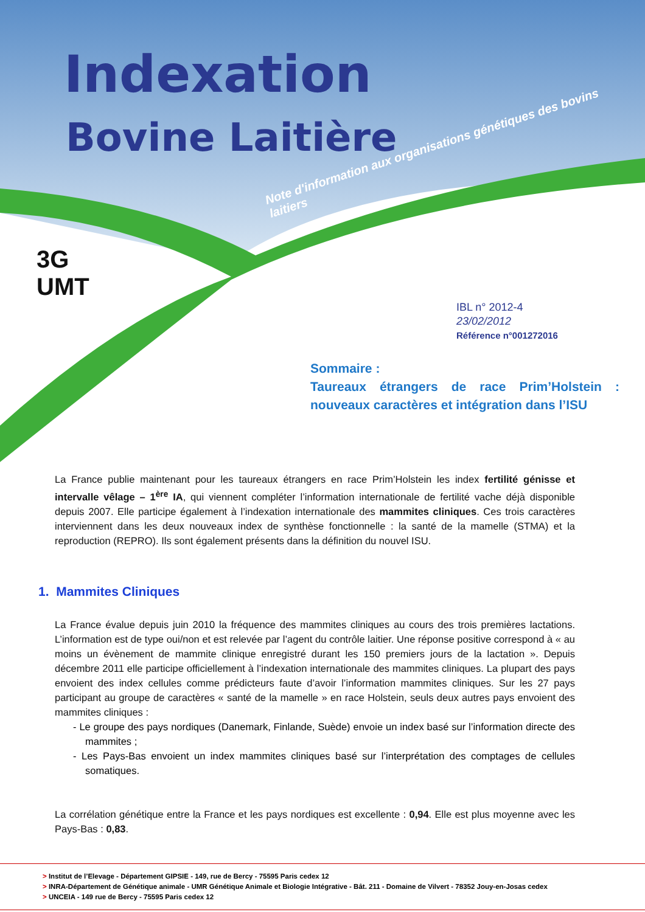Indexation
Bovine Laitière
Note d'information aux organisations génétiques des bovins laitiers
3G
UMT
IBL n° 2012-4
23/02/2012
Référence n°001272016
Sommaire :
Taureaux étrangers de race Prim’Holstein : nouveaux caractères et intégration dans l’ISU
La France publie maintenant pour les taureaux étrangers en race Prim’Holstein les index fertilité génisse et intervalle vêlage – 1<sup>ère</sup> IA, qui viennent compléter l’information internationale de fertilité vache déjà disponible depuis 2007. Elle participe également à l’indexation internationale des mammites cliniques. Ces trois caractères interviennent dans les deux nouveaux index de synthèse fonctionnelle : la santé de la mamelle (STMA) et la reproduction (REPRO). Ils sont également présents dans la définition du nouvel ISU.
1. Mammites Cliniques
La France évalue depuis juin 2010 la fréquence des mammites cliniques au cours des trois premières lactations. L’information est de type oui/non et est relevée par l’agent du contrôle laitier. Une réponse positive correspond à « au moins un évènement de mammite clinique enregistré durant les 150 premiers jours de la lactation ». Depuis décembre 2011 elle participe officiellement à l’indexation internationale des mammites cliniques. La plupart des pays envoient des index cellules comme prédicteurs faute d’avoir l’information mammites cliniques. Sur les 27 pays participant au groupe de caractères « santé de la mamelle » en race Holstein, seuls deux autres pays envoient des mammites cliniques :
- Le groupe des pays nordiques (Danemark, Finlande, Suède) envoie un index basé sur l’information directe des mammites ;
- Les Pays-Bas envoient un index mammites cliniques basé sur l’interprétation des comptages de cellules somatiques.
La corrélation génétique entre la France et les pays nordiques est excellente : 0,94. Elle est plus moyenne avec les Pays-Bas : 0,83.
> Institut de l’Elevage - Département GIPSIE - 149, rue de Bercy - 75595 Paris cedex 12
> INRA-Département de Génétique animale - UMR Génétique Animale et Biologie Intégrative - Bât. 211 - Domaine de Vilvert - 78352 Jouy-en-Josas cedex
> UNCEIA - 149 rue de Bercy - 75595 Paris cedex 12